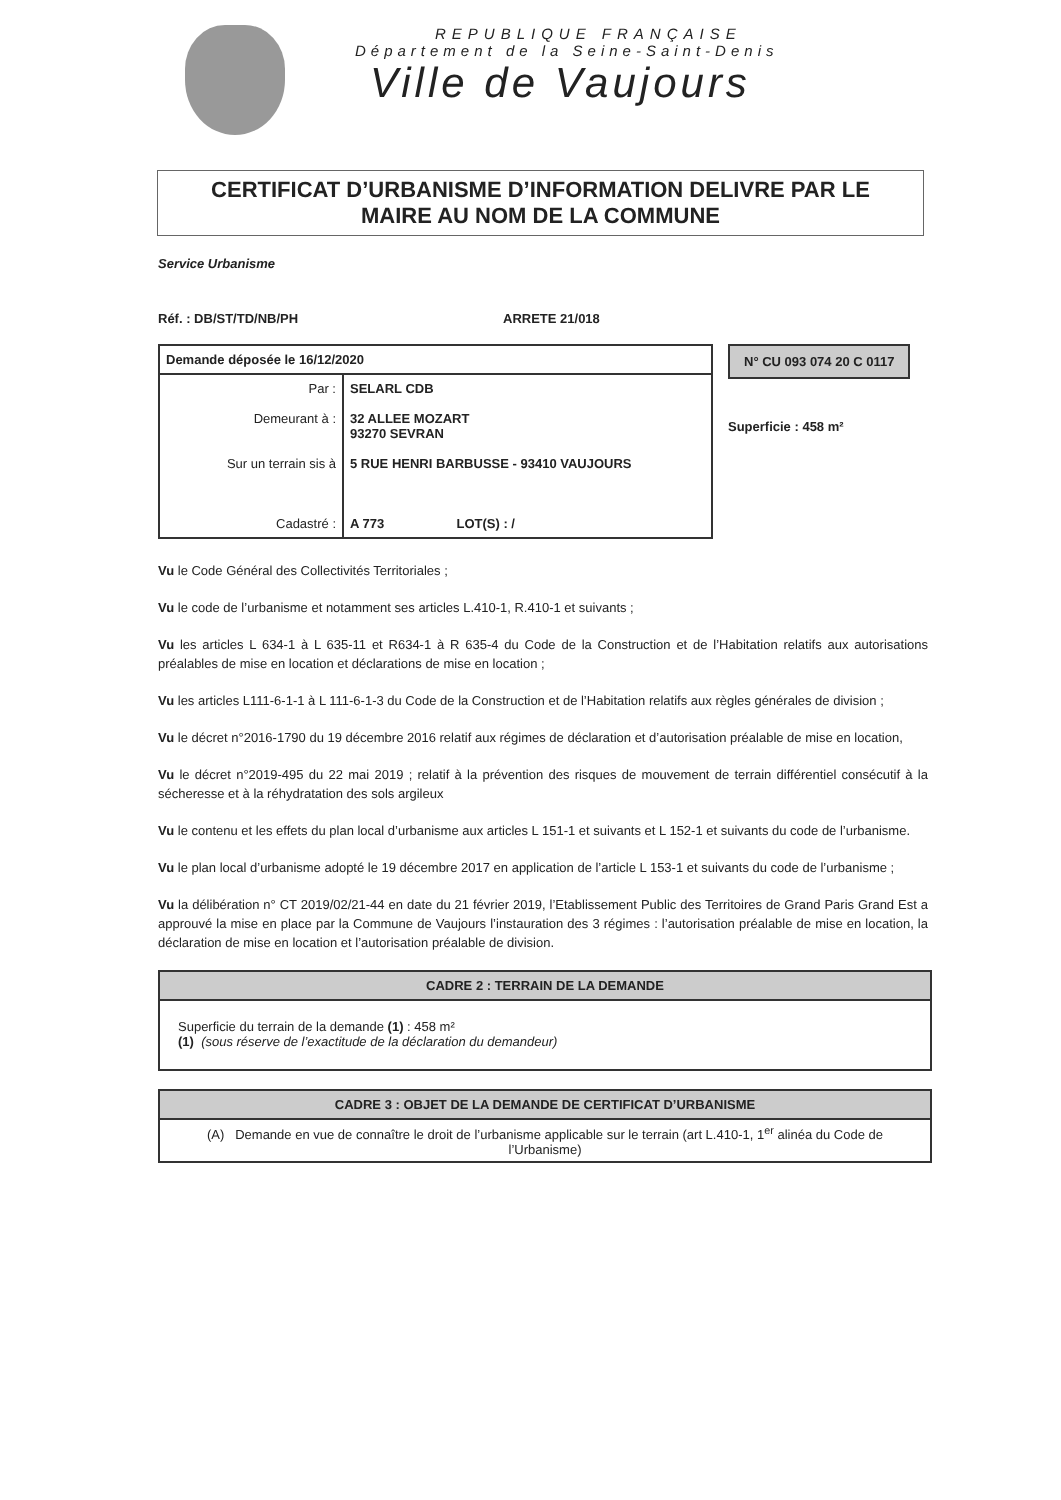REPUBLIQUE FRANÇAISE
Département de la Seine-Saint-Denis
Ville de Vaujours
CERTIFICAT D’URBANISME D’INFORMATION DELIVRE PAR LE
MAIRE AU NOM DE LA COMMUNE
Service Urbanisme
Réf. : DB/ST/TD/NB/PH ARRETE 21/018
| Demande déposée le 16/12/2020 | |
| Par : Demeurant à : Sur un terrain sis à Cadastré : | SELARL CDB 32 ALLEE MOZART 93270 SEVRAN 5 RUE HENRI BARBUSSE - 93410 VAUJOURS A 773 LOT(S) : / |
N° CU 093 074 20 C 0117
Superficie : 458 m²
Vu le Code Général des Collectivités Territoriales ;
Vu le code de l’urbanisme et notamment ses articles L.410-1, R.410-1 et suivants ;
Vu les articles L 634-1 à L 635-11 et R634-1 à R 635-4 du Code de la Construction et de l’Habitation relatifs aux autorisations préalables de mise en location et déclarations de mise en location ;
Vu les articles L111-6-1-1 à L 111-6-1-3 du Code de la Construction et de l’Habitation relatifs aux règles générales de division ;
Vu le décret n°2016-1790 du 19 décembre 2016 relatif aux régimes de déclaration et d’autorisation préalable de mise en location,
Vu le décret n°2019-495 du 22 mai 2019 ; relatif à la prévention des risques de mouvement de terrain différentiel consécutif à la sécheresse et à la réhydratation des sols argileux
Vu le contenu et les effets du plan local d’urbanisme aux articles L 151-1 et suivants et L 152-1 et suivants du code de l’urbanisme.
Vu le plan local d’urbanisme adopté le 19 décembre 2017 en application de l’article L 153-1 et suivants du code de l’urbanisme ;
Vu la délibération n° CT 2019/02/21-44 en date du 21 février 2019, l’Etablissement Public des Territoires de Grand Paris Grand Est a approuvé la mise en place par la Commune de Vaujours l’instauration des 3 régimes : l’autorisation préalable de mise en location, la déclaration de mise en location et l’autorisation préalable de division.
CADRE 2 : TERRAIN DE LA DEMANDE
Superficie du terrain de la demande (1) : 458 m²
(1) (sous réserve de l’exactitude de la déclaration du demandeur)
CADRE 3 : OBJET DE LA DEMANDE DE CERTIFICAT D’URBANISME
(A) Demande en vue de connaître le droit de l’urbanisme applicable sur le terrain (art L.410-1, 1<sup>er</sup> alinéa du Code de l’Urbanisme)